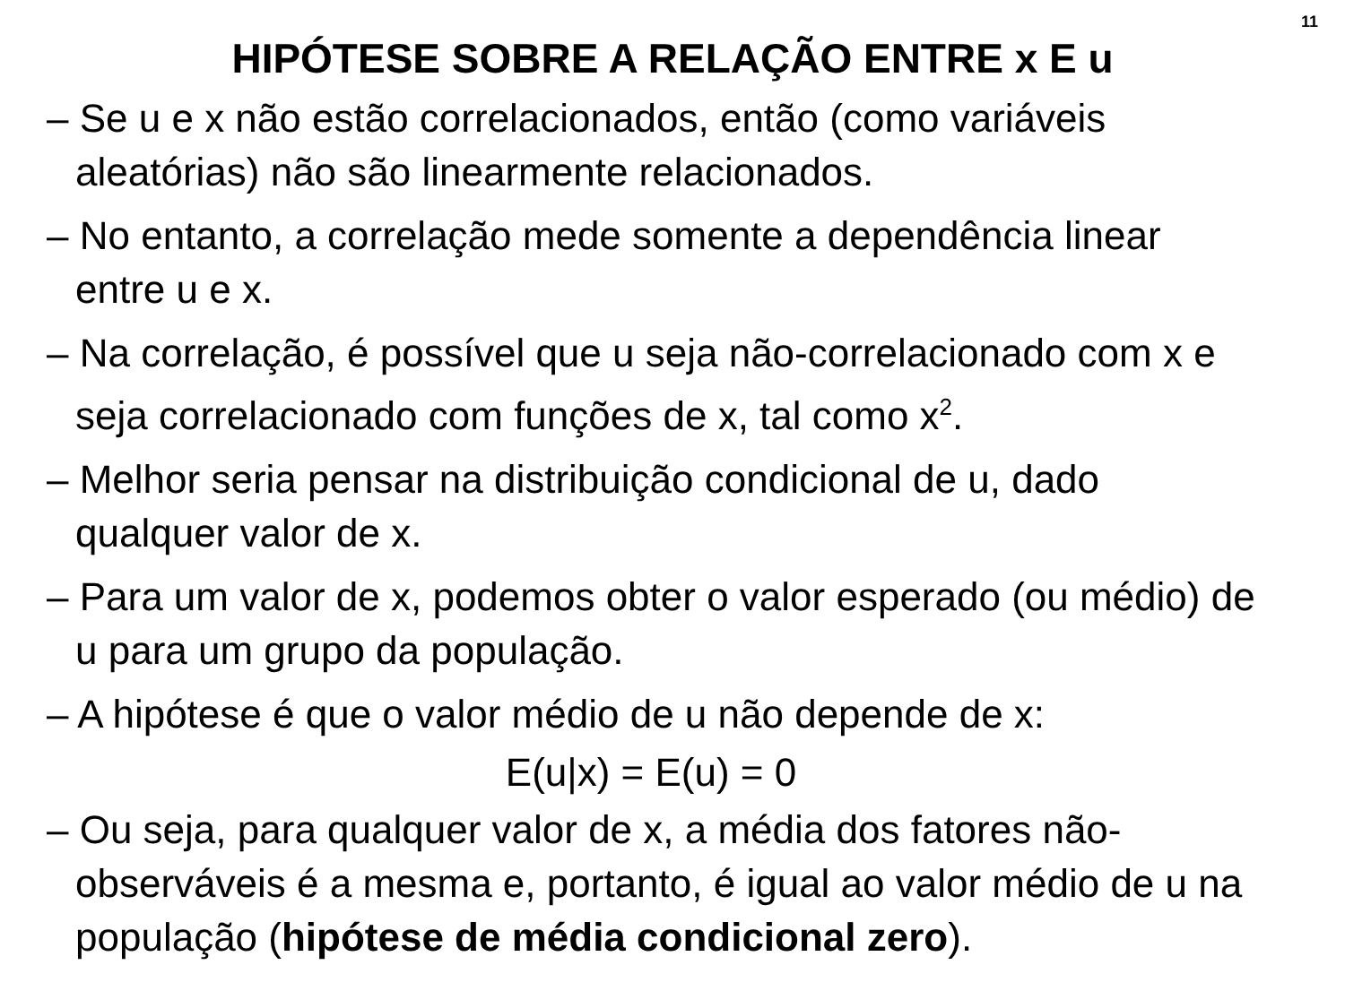11
HIPÓTESE SOBRE A RELAÇÃO ENTRE x E u
– Se u e x não estão correlacionados, então (como variáveis aleatórias) não são linearmente relacionados.
– No entanto, a correlação mede somente a dependência linear entre u e x.
– Na correlação, é possível que u seja não-correlacionado com x e seja correlacionado com funções de x, tal como x<sup>2</sup>.
– Melhor seria pensar na distribuição condicional de u, dado qualquer valor de x.
– Para um valor de x, podemos obter o valor esperado (ou médio) de u para um grupo da população.
– A hipótese é que o valor médio de u não depende de x:
E(u|x) = E(u) = 0
– Ou seja, para qualquer valor de x, a média dos fatores não-observáveis é a mesma e, portanto, é igual ao valor médio de u na população (hipótese de média condicional zero).